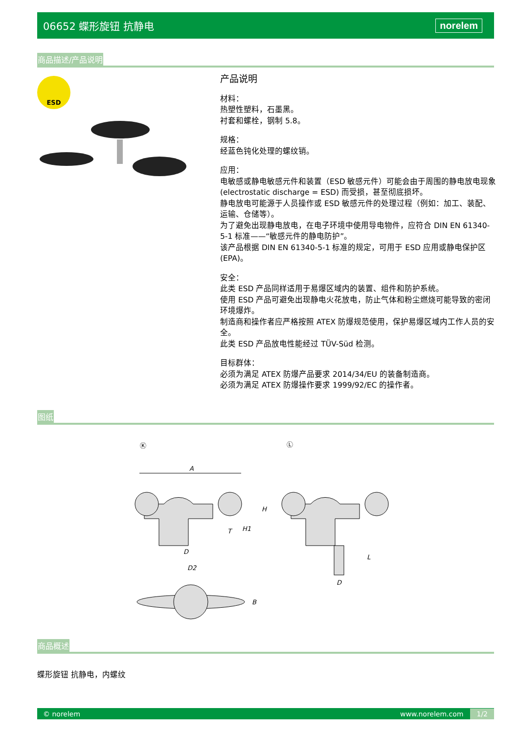06652 蝶形旋钮 抗静电 norelem
商品描述/产品说明
ESD
产品说明
材料：
热塑性塑料，石墨黑。
衬套和螺栓，钢制 5.8。
规格：
经蓝色钝化处理的螺纹销。
应用：
电敏感或静电敏感元件和装置（ESD 敏感元件）可能会由于周围的静电放电现象 (electrostatic discharge = ESD) 而受损，甚至彻底损坏。
静电放电可能源于人员操作或 ESD 敏感元件的处理过程（例如：加工、装配、运输、仓储等）。
为了避免出现静电放电，在电子环境中使用导电物件，应符合 DIN EN 61340-5-1 标准——“敏感元件的静电防护”。
该产品根据 DIN EN 61340-5-1 标准的规定，可用于 ESD 应用或静电保护区 (EPA)。
安全：
此类 ESD 产品同样适用于易爆区域内的装置、组件和防护系统。
使用 ESD 产品可避免出现静电火花放电，防止气体和粉尘燃烧可能导致的密闭环境爆炸。
制造商和操作者应严格按照 ATEX 防爆规范使用，保护易爆区域内工作人员的安全。
此类 ESD 产品放电性能经过 TÜV-Süd 检测。
目标群体：
必须为满足 ATEX 防爆产品要求 2014/34/EU 的装备制造商。
必须为满足 ATEX 防爆操作要求 1999/92/EC 的操作者。
图纸
Ⓚ
Ⓛ
A
H
H1
T
D
D2
L
D
B
商品概述
蝶形旋钮 抗静电，内螺纹
© norelem www.norelem.com 1/2